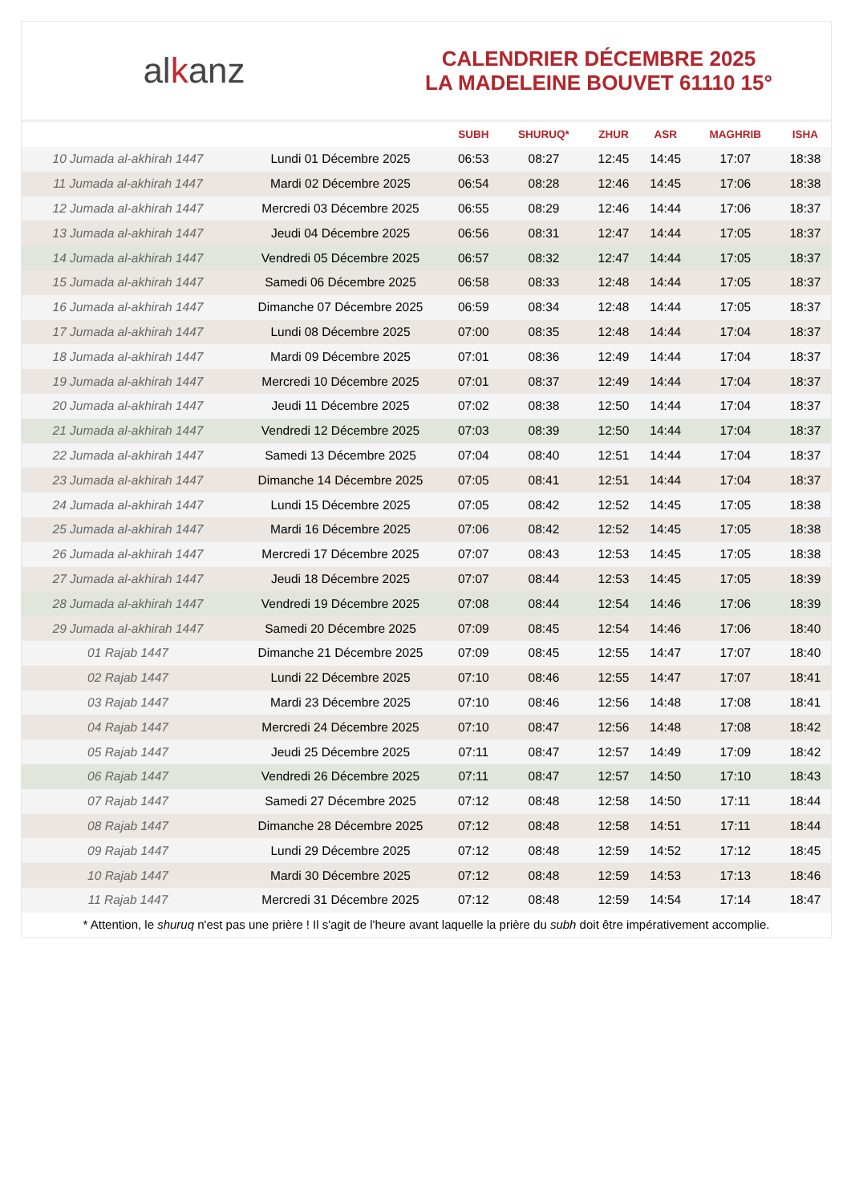al k anz
CALENDRIER DÉCEMBRE 2025
LA MADELEINE BOUVET 61110 15°
| | | SUBH | SHURUQ* | ZHUR | ASR | MAGHRIB | ISHA |
| --- | --- | --- | --- | --- | --- | --- | --- |
| 10 Jumada al-akhirah 1447 | Lundi 01 Décembre 2025 | 06:53 | 08:27 | 12:45 | 14:45 | 17:07 | 18:38 |
| 11 Jumada al-akhirah 1447 | Mardi 02 Décembre 2025 | 06:54 | 08:28 | 12:46 | 14:45 | 17:06 | 18:38 |
| 12 Jumada al-akhirah 1447 | Mercredi 03 Décembre 2025 | 06:55 | 08:29 | 12:46 | 14:44 | 17:06 | 18:37 |
| 13 Jumada al-akhirah 1447 | Jeudi 04 Décembre 2025 | 06:56 | 08:31 | 12:47 | 14:44 | 17:05 | 18:37 |
| 14 Jumada al-akhirah 1447 | Vendredi 05 Décembre 2025 | 06:57 | 08:32 | 12:47 | 14:44 | 17:05 | 18:37 |
| 15 Jumada al-akhirah 1447 | Samedi 06 Décembre 2025 | 06:58 | 08:33 | 12:48 | 14:44 | 17:05 | 18:37 |
| 16 Jumada al-akhirah 1447 | Dimanche 07 Décembre 2025 | 06:59 | 08:34 | 12:48 | 14:44 | 17:05 | 18:37 |
| 17 Jumada al-akhirah 1447 | Lundi 08 Décembre 2025 | 07:00 | 08:35 | 12:48 | 14:44 | 17:04 | 18:37 |
| 18 Jumada al-akhirah 1447 | Mardi 09 Décembre 2025 | 07:01 | 08:36 | 12:49 | 14:44 | 17:04 | 18:37 |
| 19 Jumada al-akhirah 1447 | Mercredi 10 Décembre 2025 | 07:01 | 08:37 | 12:49 | 14:44 | 17:04 | 18:37 |
| 20 Jumada al-akhirah 1447 | Jeudi 11 Décembre 2025 | 07:02 | 08:38 | 12:50 | 14:44 | 17:04 | 18:37 |
| 21 Jumada al-akhirah 1447 | Vendredi 12 Décembre 2025 | 07:03 | 08:39 | 12:50 | 14:44 | 17:04 | 18:37 |
| 22 Jumada al-akhirah 1447 | Samedi 13 Décembre 2025 | 07:04 | 08:40 | 12:51 | 14:44 | 17:04 | 18:37 |
| 23 Jumada al-akhirah 1447 | Dimanche 14 Décembre 2025 | 07:05 | 08:41 | 12:51 | 14:44 | 17:04 | 18:37 |
| 24 Jumada al-akhirah 1447 | Lundi 15 Décembre 2025 | 07:05 | 08:42 | 12:52 | 14:45 | 17:05 | 18:38 |
| 25 Jumada al-akhirah 1447 | Mardi 16 Décembre 2025 | 07:06 | 08:42 | 12:52 | 14:45 | 17:05 | 18:38 |
| 26 Jumada al-akhirah 1447 | Mercredi 17 Décembre 2025 | 07:07 | 08:43 | 12:53 | 14:45 | 17:05 | 18:38 |
| 27 Jumada al-akhirah 1447 | Jeudi 18 Décembre 2025 | 07:07 | 08:44 | 12:53 | 14:45 | 17:05 | 18:39 |
| 28 Jumada al-akhirah 1447 | Vendredi 19 Décembre 2025 | 07:08 | 08:44 | 12:54 | 14:46 | 17:06 | 18:39 |
| 29 Jumada al-akhirah 1447 | Samedi 20 Décembre 2025 | 07:09 | 08:45 | 12:54 | 14:46 | 17:06 | 18:40 |
| 01 Rajab 1447 | Dimanche 21 Décembre 2025 | 07:09 | 08:45 | 12:55 | 14:47 | 17:07 | 18:40 |
| 02 Rajab 1447 | Lundi 22 Décembre 2025 | 07:10 | 08:46 | 12:55 | 14:47 | 17:07 | 18:41 |
| 03 Rajab 1447 | Mardi 23 Décembre 2025 | 07:10 | 08:46 | 12:56 | 14:48 | 17:08 | 18:41 |
| 04 Rajab 1447 | Mercredi 24 Décembre 2025 | 07:10 | 08:47 | 12:56 | 14:48 | 17:08 | 18:42 |
| 05 Rajab 1447 | Jeudi 25 Décembre 2025 | 07:11 | 08:47 | 12:57 | 14:49 | 17:09 | 18:42 |
| 06 Rajab 1447 | Vendredi 26 Décembre 2025 | 07:11 | 08:47 | 12:57 | 14:50 | 17:10 | 18:43 |
| 07 Rajab 1447 | Samedi 27 Décembre 2025 | 07:12 | 08:48 | 12:58 | 14:50 | 17:11 | 18:44 |
| 08 Rajab 1447 | Dimanche 28 Décembre 2025 | 07:12 | 08:48 | 12:58 | 14:51 | 17:11 | 18:44 |
| 09 Rajab 1447 | Lundi 29 Décembre 2025 | 07:12 | 08:48 | 12:59 | 14:52 | 17:12 | 18:45 |
| 10 Rajab 1447 | Mardi 30 Décembre 2025 | 07:12 | 08:48 | 12:59 | 14:53 | 17:13 | 18:46 |
| 11 Rajab 1447 | Mercredi 31 Décembre 2025 | 07:12 | 08:48 | 12:59 | 14:54 | 17:14 | 18:47 |
* Attention, le shuruq n'est pas une prière ! Il s'agit de l'heure avant laquelle la prière du subh doit être impérativement accomplie.